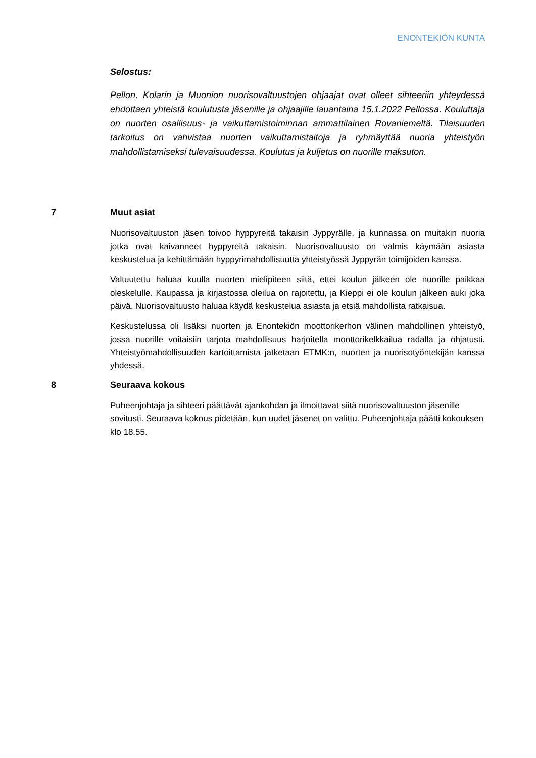ENONTEKIÖN KUNTA
Selostus:
Pellon, Kolarin ja Muonion nuorisovaltuustojen ohjaajat ovat olleet sihteeriin yhteydessä ehdottaen yhteistä koulutusta jäsenille ja ohjaajille lauantaina 15.1.2022 Pellossa. Kouluttaja on nuorten osallisuus- ja vaikuttamistoiminnan ammattilainen Rovaniemeltä. Tilaisuuden tarkoitus on vahvistaa nuorten vaikuttamistaitoja ja ryhmäyttää nuoria yhteistyön mahdollistamiseksi tulevaisuudessa. Koulutus ja kuljetus on nuorille maksuton.
7 Muut asiat
Nuorisovaltuuston jäsen toivoo hyppyreitä takaisin Jyppyrälle, ja kunnassa on muitakin nuoria jotka ovat kaivanneet hyppyreitä takaisin. Nuorisovaltuusto on valmis käymään asiasta keskustelua ja kehittämään hyppyrimahdollisuutta yhteistyössä Jyppyrän toimijoiden kanssa.
Valtuutettu haluaa kuulla nuorten mielipiteen siitä, ettei koulun jälkeen ole nuorille paikkaa oleskelulle. Kaupassa ja kirjastossa oleilua on rajoitettu, ja Kieppi ei ole koulun jälkeen auki joka päivä. Nuorisovaltuusto haluaa käydä keskustelua asiasta ja etsiä mahdollista ratkaisua.
Keskustelussa oli lisäksi nuorten ja Enontekiön moottorikerhon välinen mahdollinen yhteistyö, jossa nuorille voitaisiin tarjota mahdollisuus harjoitella moottorikelkkailua radalla ja ohjatusti. Yhteistyömahdollisuuden kartoittamista jatketaan ETMK:n, nuorten ja nuorisotyöntekijän kanssa yhdessä.
8 Seuraava kokous
Puheenjohtaja ja sihteeri päättävät ajankohdan ja ilmoittavat siitä nuorisovaltuuston jäsenille sovitusti. Seuraava kokous pidetään, kun uudet jäsenet on valittu. Puheenjohtaja päätti kokouksen klo 18.55.